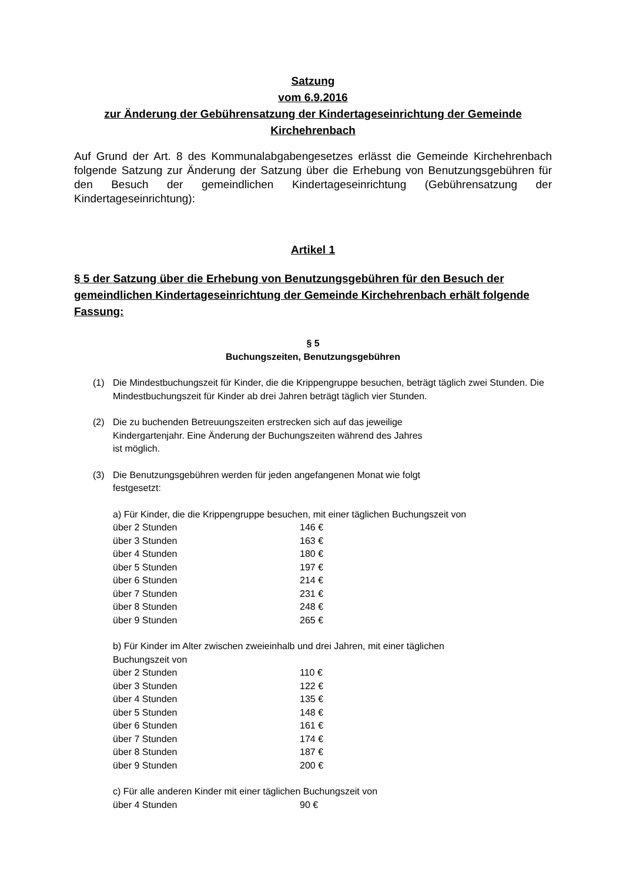Satzung
vom 6.9.2016
zur Änderung der Gebührensatzung der Kindertageseinrichtung der Gemeinde Kirchehrenbach
Auf Grund der Art. 8 des Kommunalabgabengesetzes erlässt die Gemeinde Kirchehrenbach folgende Satzung zur Änderung der Satzung über die Erhebung von Benutzungsgebühren für den Besuch der gemeindlichen Kindertageseinrichtung (Gebührensatzung der Kindertageseinrichtung):
Artikel 1
§ 5 der Satzung über die Erhebung von Benutzungsgebühren für den Besuch der gemeindlichen Kindertageseinrichtung der Gemeinde Kirchehrenbach erhält folgende Fassung:
§ 5
Buchungszeiten, Benutzungsgebühren
(1) Die Mindestbuchungszeit für Kinder, die die Krippengruppe besuchen, beträgt täglich zwei Stunden. Die Mindestbuchungszeit für Kinder ab drei Jahren beträgt täglich vier Stunden.
(2) Die zu buchenden Betreuungszeiten erstrecken sich auf das jeweilige
Kindergartenjahr. Eine Änderung der Buchungszeiten während des Jahres
ist möglich.
(3) Die Benutzungsgebühren werden für jeden angefangenen Monat wie folgt
festgesetzt:
a) Für Kinder, die die Krippengruppe besuchen, mit einer täglichen Buchungszeit von
| über 2 Stunden | 146 € |
| über 3 Stunden | 163 € |
| über 4 Stunden | 180 € |
| über 5 Stunden | 197 € |
| über 6 Stunden | 214 € |
| über 7 Stunden | 231 € |
| über 8 Stunden | 248 € |
| über 9 Stunden | 265 € |
b) Für Kinder im Alter zwischen zweieinhalb und drei Jahren, mit einer täglichen
Buchungszeit von
| über 2 Stunden | 110 € |
| über 3 Stunden | 122 € |
| über 4 Stunden | 135 € |
| über 5 Stunden | 148 € |
| über 6 Stunden | 161 € |
| über 7 Stunden | 174 € |
| über 8 Stunden | 187 € |
| über 9 Stunden | 200 € |
c) Für alle anderen Kinder mit einer täglichen Buchungszeit von
| über 4 Stunden | 90 € |